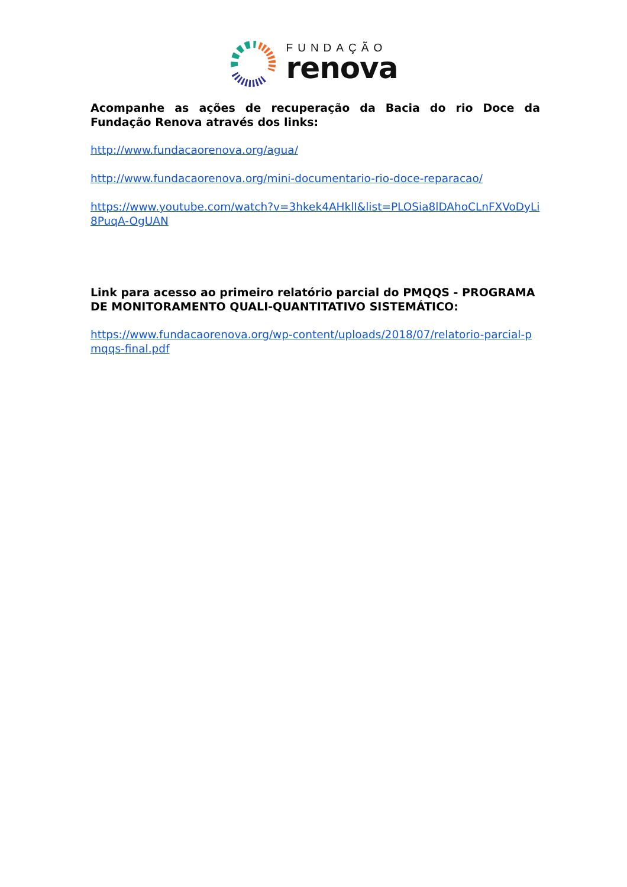FUNDAÇÃO
renova
Acompanhe as ações de recuperação da Bacia do rio Doce da Fundação Renova através dos links:
http://www.fundacaorenova.org/agua/
http://www.fundacaorenova.org/mini-documentario-rio-doce-reparacao/
https://www.youtube.com/watch?v=3hkek4AHklI&list=PLOSia8lDAhoCLnFXVoDyLi8PuqA-OgUAN
Link para acesso ao primeiro relatório parcial do PMQQS - PROGRAMA DE MONITORAMENTO QUALI-QUANTITATIVO SISTEMÁTICO:
https://www.fundacaorenova.org/wp-content/uploads/2018/07/relatorio-parcial-pmqqs-final.pdf